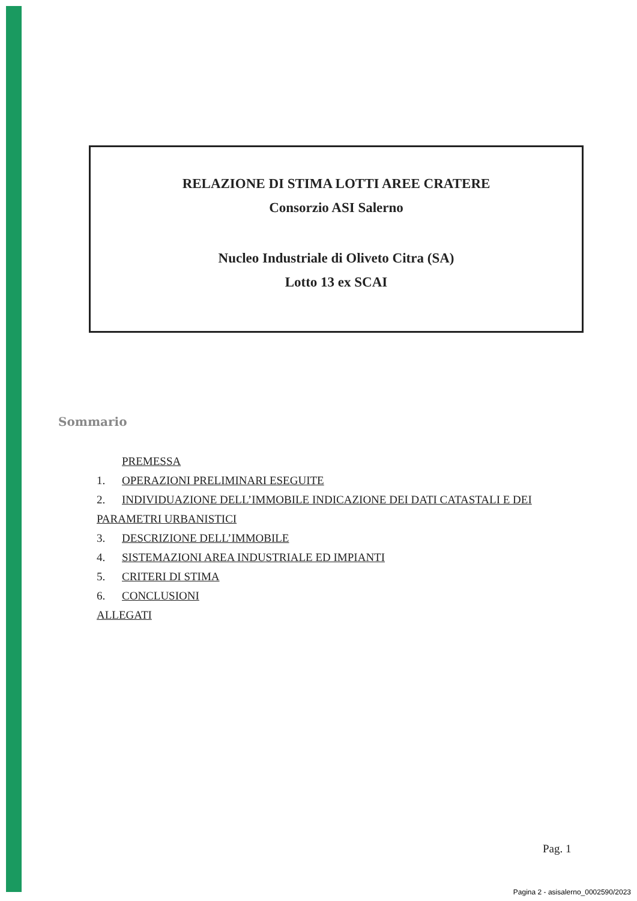RELAZIONE DI STIMA LOTTI AREE CRATERE
Consorzio ASI Salerno
Nucleo Industriale di Oliveto Citra (SA)
Lotto 13 ex SCAI
Sommario
PREMESSA
1. OPERAZIONI PRELIMINARI ESEGUITE
2. INDIVIDUAZIONE DELL’IMMOBILE INDICAZIONE DEI DATI CATASTALI E DEI PARAMETRI URBANISTICI
3. DESCRIZIONE DELL’IMMOBILE
4. SISTEMAZIONI AREA INDUSTRIALE ED IMPIANTI
5. CRITERI DI STIMA
6. CONCLUSIONI
ALLEGATI
Pag. 1
Pagina 2 - asisalerno_0002590/2023